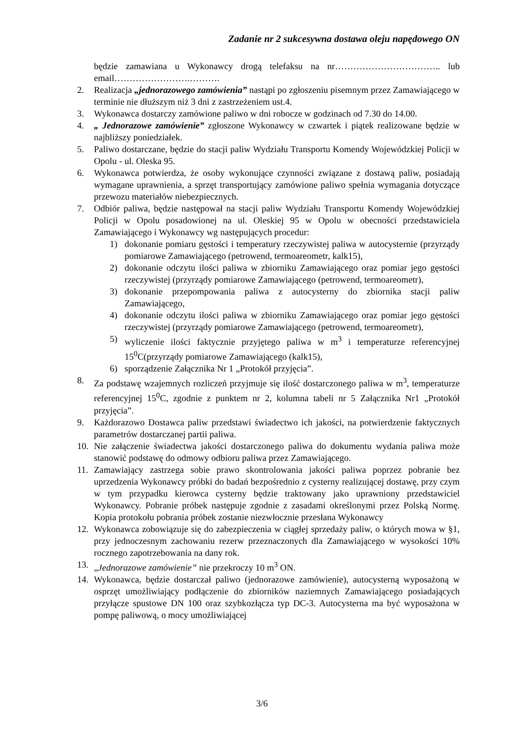Zadanie nr 2 sukcesywna dostawa oleju napędowego ON
będzie zamawiana u Wykonawcy drogą telefaksu na nr…………………………….. lub email…………………….……….
2. Realizacja „jednorazowego zamówienia” nastąpi po zgłoszeniu pisemnym przez Zamawiającego w terminie nie dłuższym niż 3 dni z zastrzeżeniem ust.4.
3. Wykonawca dostarczy zamówione paliwo w dni robocze w godzinach od 7.30 do 14.00.
4. „ Jednorazowe zamówienie” zgłoszone Wykonawcy w czwartek i piątek realizowane będzie w najbliższy poniedziałek.
5. Paliwo dostarczane, będzie do stacji paliw Wydziału Transportu Komendy Wojewódzkiej Policji w Opolu - ul. Oleska 95.
6. Wykonawca potwierdza, że osoby wykonujące czynności związane z dostawą paliw, posiadają wymagane uprawnienia, a sprzęt transportujący zamówione paliwo spełnia wymagania dotyczące przewozu materiałów niebezpiecznych.
7. Odbiór paliwa, będzie następował na stacji paliw Wydziału Transportu Komendy Wojewódzkiej Policji w Opolu posadowionej na ul. Oleskiej 95 w Opolu w obecności przedstawiciela Zamawiającego i Wykonawcy wg następujących procedur:
1) dokonanie pomiaru gęstości i temperatury rzeczywistej paliwa w autocysternie (przyrządy pomiarowe Zamawiającego (petrowend, termoareometr, kalk15),
2) dokonanie odczytu ilości paliwa w zbiorniku Zamawiającego oraz pomiar jego gęstości rzeczywistej (przyrządy pomiarowe Zamawiającego (petrowend, termoareometr),
3) dokonanie przepompowania paliwa z autocysterny do zbiornika stacji paliw Zamawiającego,
4) dokonanie odczytu ilości paliwa w zbiorniku Zamawiającego oraz pomiar jego gęstości rzeczywistej (przyrządy pomiarowe Zamawiającego (petrowend, termoareometr),
5) wyliczenie ilości faktycznie przyjętego paliwa w m<sup>3</sup> i temperaturze referencyjnej 15<sup>0</sup>C(przyrządy pomiarowe Zamawiającego (kalk15),
6) sporządzenie Załącznika Nr 1 „Protokół przyjęcia”.
8. Za podstawę wzajemnych rozliczeń przyjmuje się ilość dostarczonego paliwa w m<sup>3</sup>, temperaturze referencyjnej 15<sup>0</sup>C, zgodnie z punktem nr 2, kolumna tabeli nr 5 Załącznika Nr1 „Protokół przyjęcia”.
9. Każdorazowo Dostawca paliw przedstawi świadectwo ich jakości, na potwierdzenie faktycznych parametrów dostarczanej partii paliwa.
10. Nie załączenie świadectwa jakości dostarczonego paliwa do dokumentu wydania paliwa może stanowić podstawę do odmowy odbioru paliwa przez Zamawiającego.
11. Zamawiający zastrzega sobie prawo skontrolowania jakości paliwa poprzez pobranie bez uprzedzenia Wykonawcy próbki do badań bezpośrednio z cysterny realizującej dostawę, przy czym w tym przypadku kierowca cysterny będzie traktowany jako uprawniony przedstawiciel Wykonawcy. Pobranie próbek następuje zgodnie z zasadami określonymi przez Polską Normę. Kopia protokołu pobrania próbek zostanie niezwłocznie przesłana Wykonawcy
12. Wykonawca zobowiązuje się do zabezpieczenia w ciągłej sprzedaży paliw, o których mowa w §1, przy jednoczesnym zachowaniu rezerw przeznaczonych dla Zamawiającego w wysokości 10% rocznego zapotrzebowania na dany rok.
13. „Jednorazowe zamówienie” nie przekroczy 10 m<sup>3</sup> ON.
14. Wykonawca, będzie dostarczał paliwo (jednorazowe zamówienie), autocysterną wyposażoną w osprzęt umożliwiający podłączenie do zbiorników naziemnych Zamawiającego posiadających przyłącze spustowe DN 100 oraz szybkozłącza typ DC-3. Autocysterna ma być wyposażona w pompę paliwową, o mocy umożliwiającej
3/6